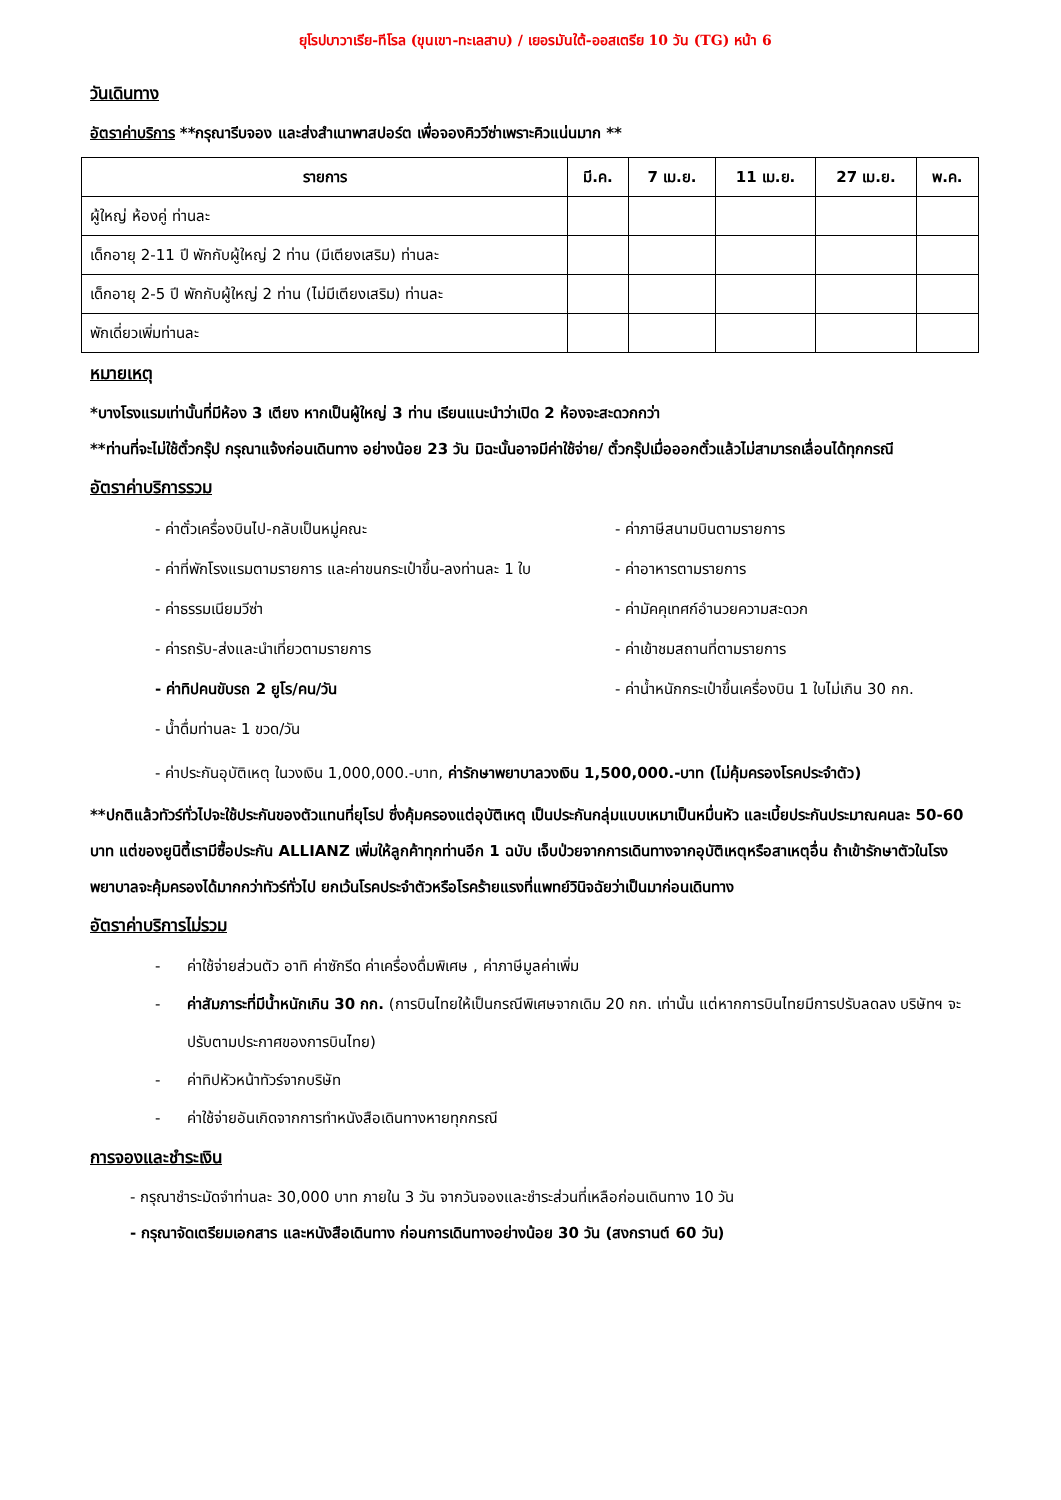ยุโรปบาวาเรีย-ทีโรล (ขุนเขา-ทะเลสาบ) / เยอรมันใต้-ออสเตรีย 10 วัน (TG) หน้า 6
วันเดินทาง
อัตราค่าบริการ **กรุณารีบจอง และส่งสำเนาพาสปอร์ต เพื่อจองคิววีซ่าเพราะคิวแน่นมาก **
| รายการ | มี.ค. | 7 เม.ย. | 11 เม.ย. | 27 เม.ย. | พ.ค. |
| --- | --- | --- | --- | --- | --- |
| ผู้ใหญ่ ห้องคู่ ท่านละ | | | | | |
| เด็กอายุ 2-11 ปี พักกับผู้ใหญ่ 2 ท่าน (มีเตียงเสริม) ท่านละ | | | | | |
| เด็กอายุ 2-5 ปี พักกับผู้ใหญ่ 2 ท่าน (ไม่มีเตียงเสริม) ท่านละ | | | | | |
| พักเดี่ยวเพิ่มท่านละ | | | | | |
หมายเหตุ
*บางโรงแรมเท่านั้นที่มีห้อง 3 เตียง หากเป็นผู้ใหญ่ 3 ท่าน เรียนแนะนำว่าเปิด 2 ห้องจะสะดวกกว่า
**ท่านที่จะไม่ใช้ตั๋วกรุ๊ป กรุณาแจ้งก่อนเดินทาง อย่างน้อย 23 วัน มิฉะนั้นอาจมีค่าใช้จ่าย/ ตั๋วกรุ๊ปเมื่อออกตั๋วแล้วไม่สามารถเลื่อนได้ทุกกรณี
อัตราค่าบริการรวม
- ค่าตั๋วเครื่องบินไป-กลับเป็นหมู่คณะ
- ค่าภาษีสนามบินตามรายการ
- ค่าที่พักโรงแรมตามรายการ และค่าขนกระเป๋าขึ้น-ลงท่านละ 1 ใบ
- ค่าอาหารตามรายการ
- ค่าธรรมเนียมวีซ่า
- ค่ามัคคุเทศก์อำนวยความสะดวก
- ค่ารถรับ-ส่งและนำเที่ยวตามรายการ
- ค่าเข้าชมสถานที่ตามรายการ
- ค่าทิปคนขับรถ 2 ยูโร/คน/วัน
- ค่าน้ำหนักกระเป๋าขึ้นเครื่องบิน 1 ใบไม่เกิน 30 กก.
- น้ำดื่มท่านละ 1 ขวด/วัน
- ค่าประกันอุบัติเหตุ ในวงเงิน 1,000,000.-บาท, ค่ารักษาพยาบาลวงเงิน 1,500,000.-บาท (ไม่คุ้มครองโรคประจำตัว)
**ปกติแล้วทัวร์ทั่วไปจะใช้ประกันของตัวแทนที่ยุโรป ซึ่งคุ้มครองแต่อุบัติเหตุ เป็นประกันกลุ่มแบบเหมาเป็นหมื่นหัว และเบี้ยประกันประมาณคนละ 50-60 บาท แต่ของยูนิตี้เรามีซื้อประกัน ALLIANZ เพิ่มให้ลูกค้าทุกท่านอีก 1 ฉบับ เจ็บป่วยจากการเดินทางจากอุบัติเหตุหรือสาเหตุอื่น ถ้าเข้ารักษาตัวในโรงพยาบาลจะคุ้มครองได้มากกว่าทัวร์ทั่วไป ยกเว้นโรคประจำตัวหรือโรคร้ายแรงที่แพทย์วินิจฉัยว่าเป็นมาก่อนเดินทาง
อัตราค่าบริการไม่รวม
- ค่าใช้จ่ายส่วนตัว อาทิ ค่าซักรีด ค่าเครื่องดื่มพิเศษ , ค่าภาษีมูลค่าเพิ่ม
- ค่าสัมภาระที่มีน้ำหนักเกิน 30 กก. (การบินไทยให้เป็นกรณีพิเศษจากเดิม 20 กก. เท่านั้น แต่หากการบินไทยมีการปรับลดลง บริษัทฯ จะปรับตามประกาศของการบินไทย)
- ค่าทิปหัวหน้าทัวร์จากบริษัท
- ค่าใช้จ่ายอันเกิดจากการทำหนังสือเดินทางหายทุกกรณี
การจองและชำระเงิน
- กรุณาชำระมัดจำท่านละ 30,000 บาท ภายใน 3 วัน จากวันจองและชำระส่วนที่เหลือก่อนเดินทาง 10 วัน
- กรุณาจัดเตรียมเอกสาร และหนังสือเดินทาง ก่อนการเดินทางอย่างน้อย 30 วัน (สงกรานต์ 60 วัน)